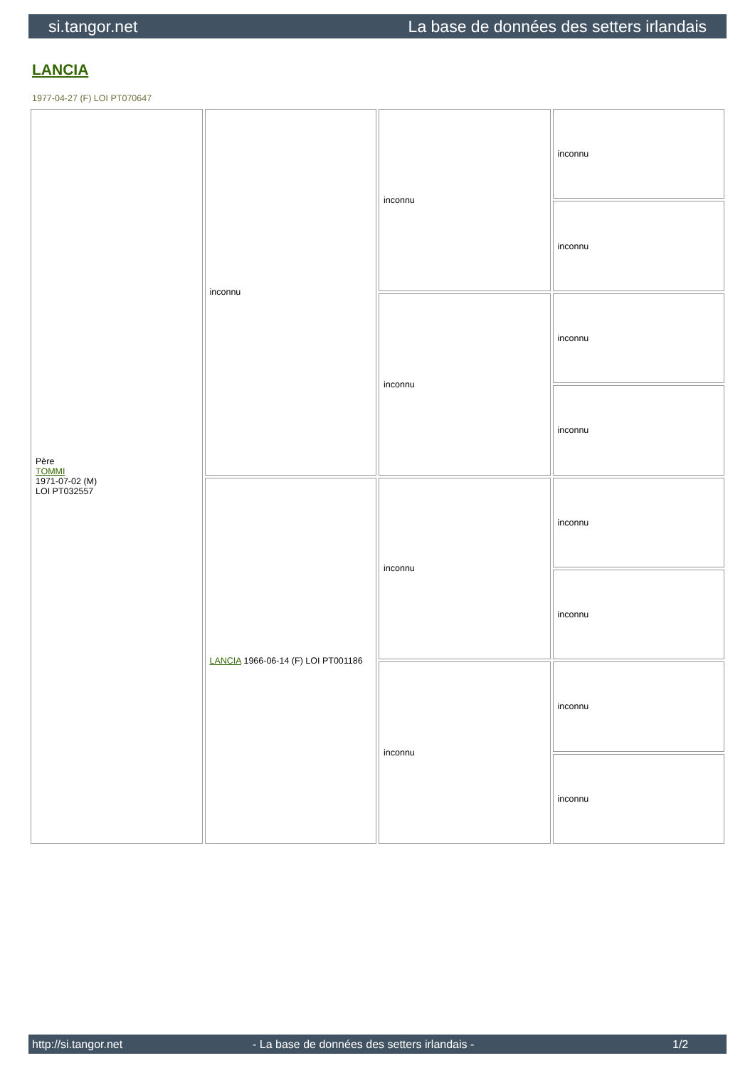si.tangor.net La base de données des setters irlandais
LANCIA
1977-04-27 (F) LOI PT070647
| Père TOMMI 1971-07-02 (M) LOI PT032557 | inconnu | inconnu | inconnu |
| | | | inconnu |
| | | inconnu | inconnu |
| | | | inconnu |
| | LANCIA 1966-06-14 (F) LOI PT001186 | inconnu | inconnu |
| | | | inconnu |
| | | inconnu | inconnu |
| | | | inconnu |
http://si.tangor.net - La base de données des setters irlandais - 1/2